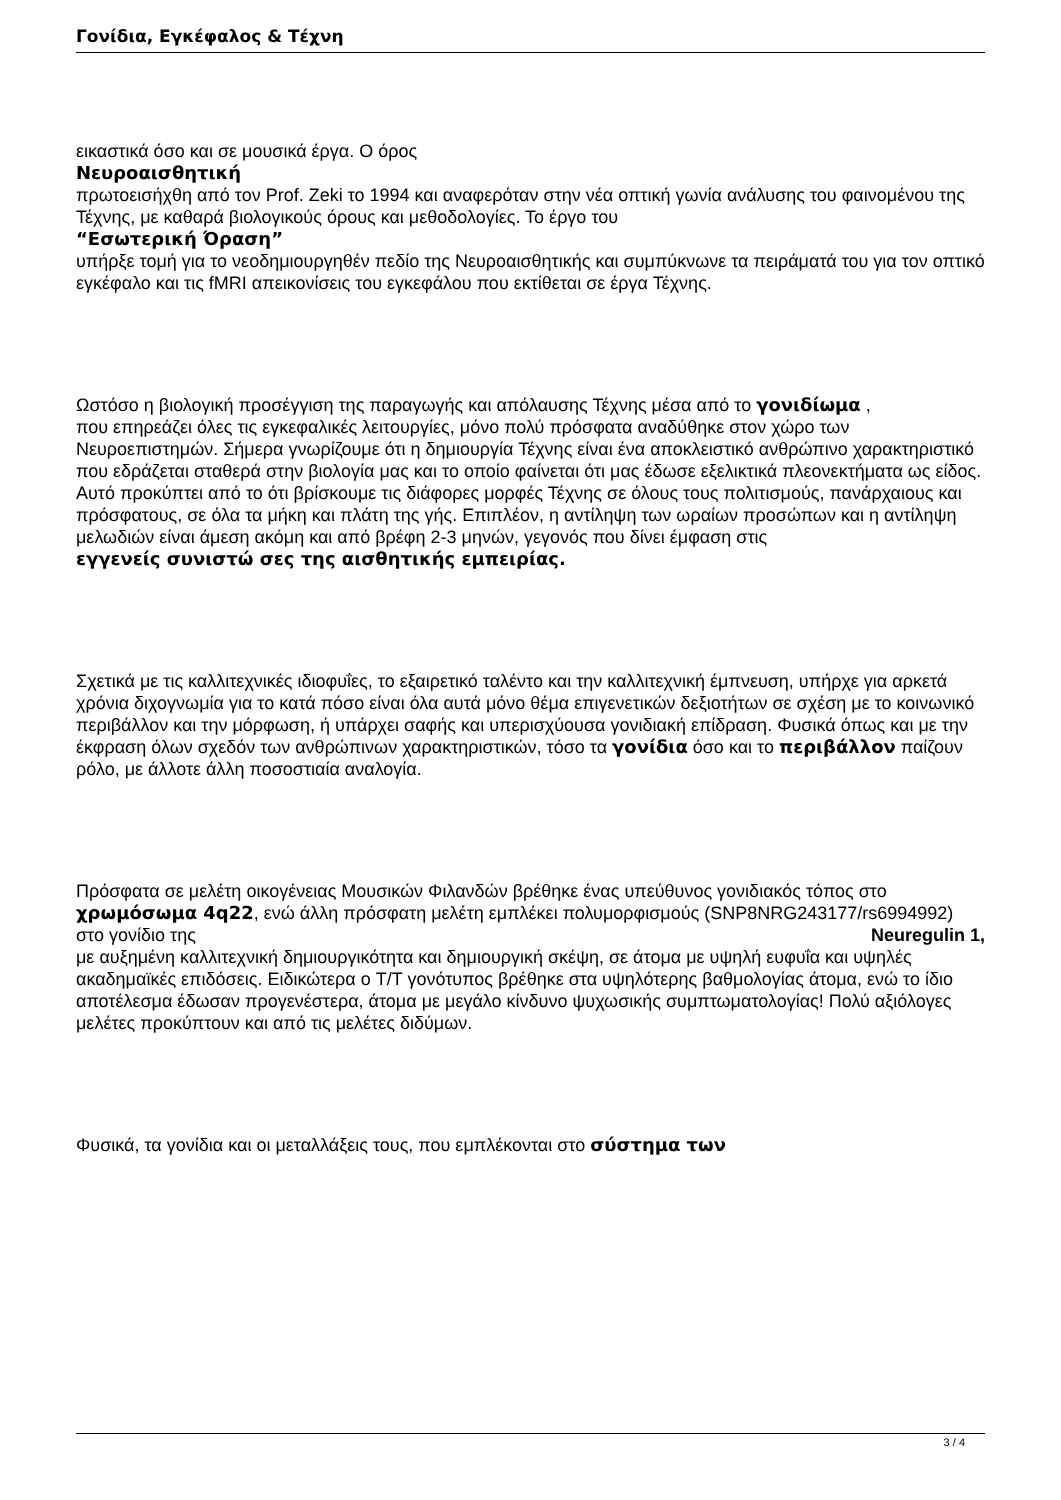Γονίδια, Εγκέφαλος & Τέχνη
εικαστικά όσο και σε μουσικά έργα. Ο όρος
Νευροαισθητική
πρωτοεισήχθη από τον Prof. Zeki το 1994 και αναφερόταν στην νέα οπτική γωνία ανάλυσης του φαινομένου της Τέχνης, με καθαρά βιολογικούς όρους και μεθοδολογίες. Το έργο του
“Εσωτερική Όραση”
υπήρξε τομή για το νεοδημιουργηθέν πεδίο της Νευροαισθητικής και συμπύκνωνε τα πειράματά του για τον οπτικό εγκέφαλο και τις fMRI απεικονίσεις του εγκεφάλου που εκτίθεται σε έργα Τέχνης.
Ωστόσο η βιολογική προσέγγιση της παραγωγής και απόλαυσης Τέχνης μέσα από το γονιδίωμα ,
που επηρεάζει όλες τις εγκεφαλικές λειτουργίες, μόνο πολύ πρόσφατα αναδύθηκε στον χώρο των Νευροεπιστημών. Σήμερα γνωρίζουμε ότι η δημιουργία Τέχνης είναι ένα αποκλειστικό ανθρώπινο χαρακτηριστικό που εδράζεται σταθερά στην βιολογία μας και το οποίο φαίνεται ότι μας έδωσε εξελικτικά πλεονεκτήματα ως είδος. Αυτό προκύπτει από το ότι βρίσκουμε τις διάφορες μορφές Τέχνης σε όλους τους πολιτισμούς, πανάρχαιους και πρόσφατους, σε όλα τα μήκη και πλάτη της γής. Επιπλέον, η αντίληψη των ωραίων προσώπων και η αντίληψη μελωδιών είναι άμεση ακόμη και από βρέφη 2-3 μηνών, γεγονός που δίνει έμφαση στις
εγγενείς συνιστώ σες της αισθητικής εμπειρίας.
Σχετικά με τις καλλιτεχνικές ιδιοφυΐες, το εξαιρετικό ταλέντο και την καλλιτεχνική έμπνευση, υπήρχε για αρκετά χρόνια διχογνωμία για το κατά πόσο είναι όλα αυτά μόνο θέμα επιγενετικών δεξιοτήτων σε σχέση με το κοινωνικό περιβάλλον και την μόρφωση, ή υπάρχει σαφής και υπερισχύουσα γονιδιακή επίδραση. Φυσικά όπως και με την έκφραση όλων σχεδόν των ανθρώπινων χαρακτηριστικών, τόσο τα γονίδια όσο και το περιβάλλον παίζουν ρόλο, με άλλοτε άλλη ποσοστιαία αναλογία.
Πρόσφατα σε μελέτη οικογένειας Μουσικών Φιλανδών βρέθηκε ένας υπεύθυνος γονιδιακός τόπος στο χρωμόσωμα 4q22, ενώ άλλη πρόσφατη μελέτη εμπλέκει πολυμορφισμούς (SNP8NRG243177/rs6994992) στο γονίδιο της Neuregulin 1,
με αυξημένη καλλιτεχνική δημιουργικότητα και δημιουργική σκέψη, σε άτομα με υψηλή ευφυΐα και υψηλές ακαδημαϊκές επιδόσεις. Ειδικώτερα ο T/T γονότυπος βρέθηκε στα υψηλότερης βαθμολογίας άτομα, ενώ το ίδιο αποτέλεσμα έδωσαν προγενέστερα, άτομα με μεγάλο κίνδυνο ψυχωσικής συμπτωματολογίας! Πολύ αξιόλογες μελέτες προκύπτουν και από τις μελέτες διδύμων.
Φυσικά, τα γονίδια και οι μεταλλάξεις τους, που εμπλέκονται στο σύστημα των
3 / 4